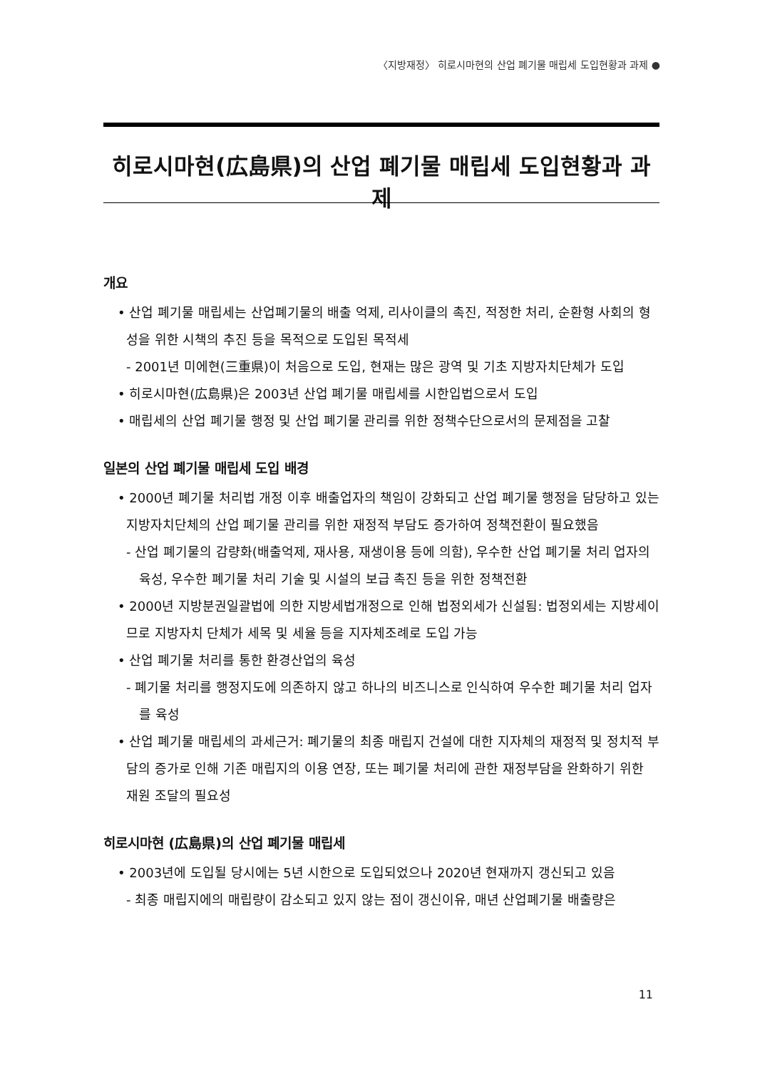〈지방재정〉 히로시마현의 산업 폐기물 매립세 도입현황과 과제 ●
히로시마현(広島県)의 산업 폐기물 매립세 도입현황과 과제
개요
• 산업 폐기물 매립세는 산업폐기물의 배출 억제, 리사이클의 촉진, 적정한 처리, 순환형 사회의 형성을 위한 시책의 추진 등을 목적으로 도입된 목적세
- 2001년 미에현(三重県)이 처음으로 도입, 현재는 많은 광역 및 기초 지방자치단체가 도입
• 히로시마현(広島県)은 2003년 산업 폐기물 매립세를 시한입법으로서 도입
• 매립세의 산업 폐기물 행정 및 산업 폐기물 관리를 위한 정책수단으로서의 문제점을 고찰
일본의 산업 폐기물 매립세 도입 배경
• 2000년 폐기물 처리법 개정 이후 배출업자의 책임이 강화되고 산업 폐기물 행정을 담당하고 있는 지방자치단체의 산업 폐기물 관리를 위한 재정적 부담도 증가하여 정책전환이 필요했음
- 산업 폐기물의 감량화(배출억제, 재사용, 재생이용 등에 의함), 우수한 산업 폐기물 처리 업자의 육성, 우수한 폐기물 처리 기술 및 시설의 보급 촉진 등을 위한 정책전환
• 2000년 지방분권일괄법에 의한 지방세법개정으로 인해 법정외세가 신설됨: 법정외세는 지방세이므로 지방자치 단체가 세목 및 세율 등을 지자체조례로 도입 가능
• 산업 폐기물 처리를 통한 환경산업의 육성
- 폐기물 처리를 행정지도에 의존하지 않고 하나의 비즈니스로 인식하여 우수한 폐기물 처리 업자를 육성
• 산업 폐기물 매립세의 과세근거: 폐기물의 최종 매립지 건설에 대한 지자체의 재정적 및 정치적 부담의 증가로 인해 기존 매립지의 이용 연장, 또는 폐기물 처리에 관한 재정부담을 완화하기 위한 재원 조달의 필요성
히로시마현 (広島県)의 산업 폐기물 매립세
• 2003년에 도입될 당시에는 5년 시한으로 도입되었으나 2020년 현재까지 갱신되고 있음
- 최종 매립지에의 매립량이 감소되고 있지 않는 점이 갱신이유, 매년 산업폐기물 배출량은
11